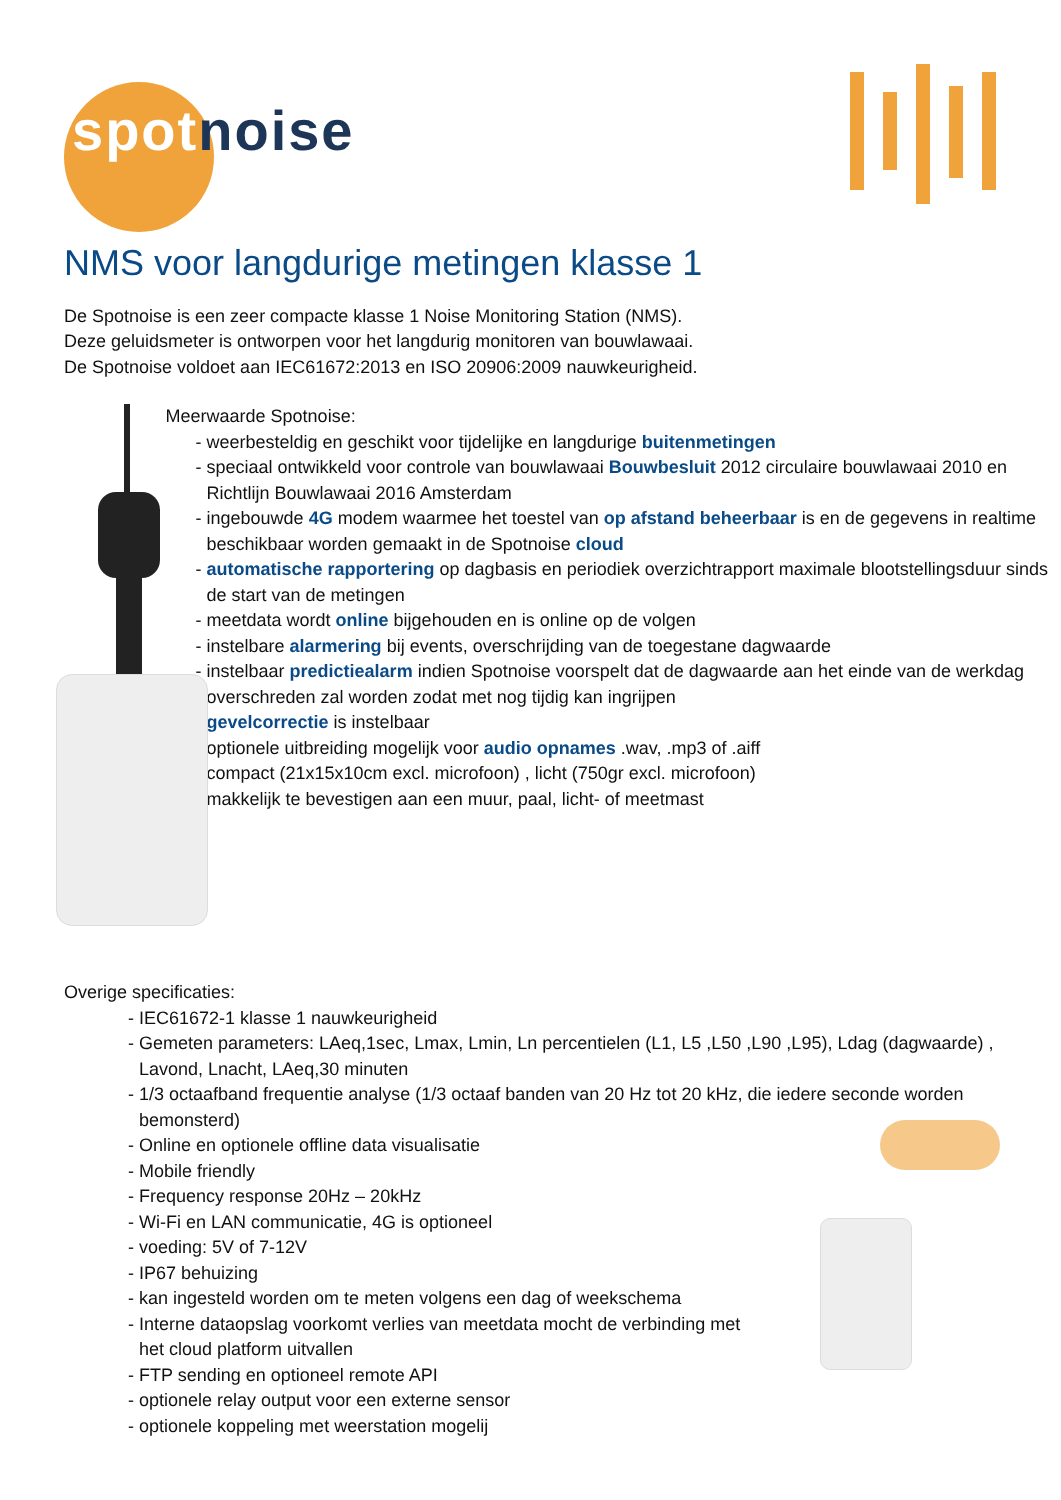spot noise
NMS voor langdurige metingen klasse 1
De Spotnoise is een zeer compacte klasse 1 Noise Monitoring Station (NMS).
Deze geluidsmeter is ontworpen voor het langdurig monitoren van bouwlawaai.
De Spotnoise voldoet aan IEC61672:2013 en ISO 20906:2009 nauwkeurigheid.
Meerwaarde Spotnoise:
- weerbesteldig en geschikt voor tijdelijke en langdurige buitenmetingen
- speciaal ontwikkeld voor controle van bouwlawaai Bouwbesluit 2012 circulaire bouwlawaai 2010 en Richtlijn Bouwlawaai 2016 Amsterdam
- ingebouwde 4G modem waarmee het toestel van op afstand beheerbaar is en de gegevens in realtime beschikbaar worden gemaakt in de Spotnoise cloud
- automatische rapportering op dagbasis en periodiek overzichtrapport maximale blootstellingsduur sinds de start van de metingen
- meetdata wordt online bijgehouden en is online op de volgen
- instelbare alarmering bij events, overschrijding van de toegestane dagwaarde
- instelbaar predictiealarm indien Spotnoise voorspelt dat de dagwaarde aan het einde van de werkdag overschreden zal worden zodat met nog tijdig kan ingrijpen
- gevelcorrectie is instelbaar
- optionele uitbreiding mogelijk voor audio opnames .wav, .mp3 of .aiff
- compact (21x15x10cm excl. microfoon) , licht (750gr excl. microfoon)
- makkelijk te bevestigen aan een muur, paal, licht- of meetmast
Overige specificaties:
- IEC61672-1 klasse 1 nauwkeurigheid
- Gemeten parameters: LAeq,1sec, Lmax, Lmin, Ln percentielen (L1, L5 ,L50 ,L90 ,L95), Ldag (dagwaarde) , Lavond, Lnacht, LAeq,30 minuten
- 1/3 octaafband frequentie analyse (1/3 octaaf banden van 20 Hz tot 20 kHz, die iedere seconde worden bemonsterd)
- Online en optionele offline data visualisatie
- Mobile friendly
- Frequency response 20Hz – 20kHz
- Wi-Fi en LAN communicatie, 4G is optioneel
- voeding: 5V of 7-12V
- IP67 behuizing
- kan ingesteld worden om te meten volgens een dag of weekschema
- Interne dataopslag voorkomt verlies van meetdata mocht de verbinding met het cloud platform uitvallen
- FTP sending en optioneel remote API
- optionele relay output voor een externe sensor
- optionele koppeling met weerstation mogelij